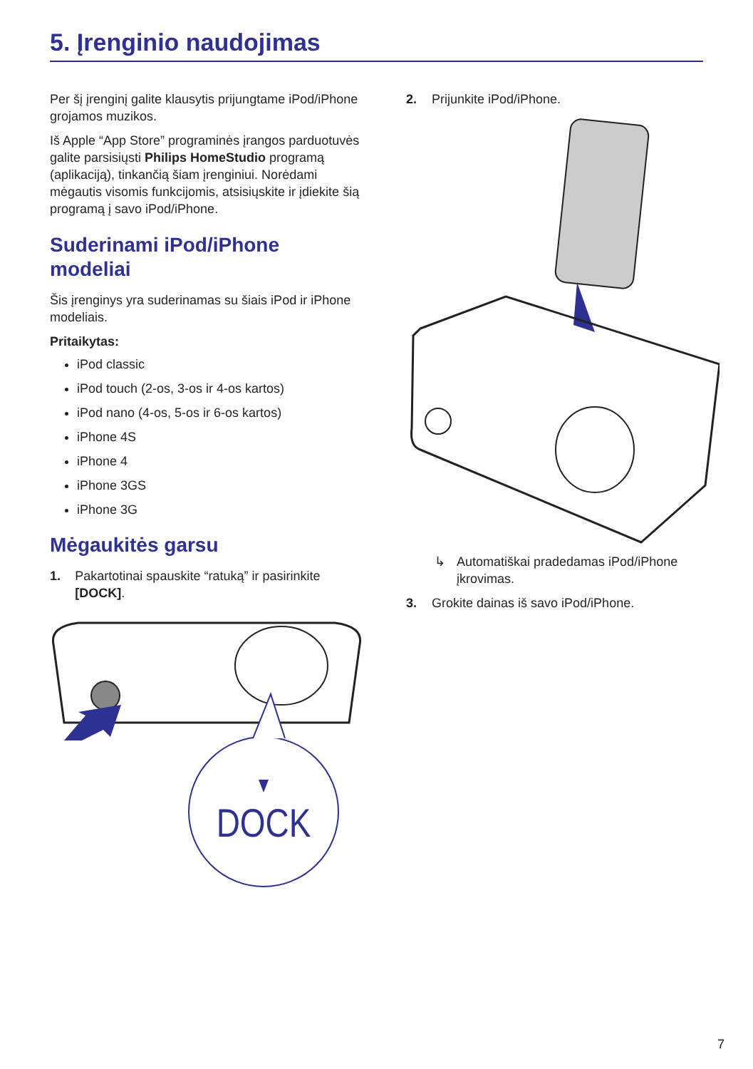5. Įrenginio naudojimas
Per šį įrenginį galite klausytis prijungtame iPod/iPhone grojamos muzikos.
Iš Apple “App Store” programinės įrangos parduotuvės galite parsisiųsti Philips HomeStudio programą (aplikaciją), tinkančią šiam įrenginiui. Norėdami mėgautis visomis funkcijomis, atsisiųskite ir įdiekite šią programą į savo iPod/iPhone.
Suderinami iPod/iPhone modeliai
Šis įrenginys yra suderinamas su šiais iPod ir iPhone modeliais.
Pritaikytas:
iPod classic
iPod touch (2-os, 3-os ir 4-os kartos)
iPod nano (4-os, 5-os ir 6-os kartos)
iPhone 4S
iPhone 4
iPhone 3GS
iPhone 3G
Mėgaukitės garsu
1. Pakartotinai spauskite “ratuką” ir pasirinkite [DOCK].
DOCK
2. Prijunkite iPod/iPhone.
↳ Automatiškai pradedamas iPod/iPhone įkrovimas.
3. Grokite dainas iš savo iPod/iPhone.
7